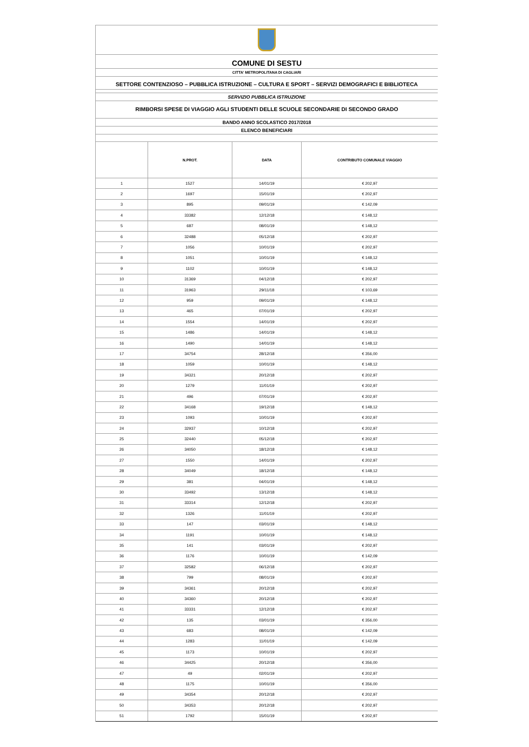COMUNE DI SESTU
CITTA' METROPOLITANA DI CAGLIARI
SETTORE CONTENZIOSO – PUBBLICA ISTRUZIONE – CULTURA E SPORT – SERVIZI DEMOGRAFICI E BIBLIOTECA
SERVIZIO PUBBLICA ISTRUZIONE
RIMBORSI SPESE DI VIAGGIO AGLI STUDENTI DELLE SCUOLE SECONDARIE DI SECONDO GRADO
BANDO ANNO SCOLASTICO 2017/2018
ELENCO BENEFICIARI
| | N.PROT. | DATA | CONTRIBUTO COMUNALE VIAGGIO |
| --- | --- | --- | --- |
| 1 | 1527 | 14/01/19 | € 202,97 |
| 2 | 1697 | 15/01/19 | € 202,97 |
| 3 | 895 | 09/01/19 | € 142,09 |
| 4 | 33382 | 12/12/18 | € 148,12 |
| 5 | 687 | 08/01/19 | € 148,12 |
| 6 | 32488 | 05/12/18 | € 202,97 |
| 7 | 1056 | 10/01/19 | € 202,97 |
| 8 | 1051 | 10/01/19 | € 148,12 |
| 9 | 1102 | 10/01/19 | € 148,12 |
| 10 | 31369 | 04/12/18 | € 202,97 |
| 11 | 31963 | 29/11/18 | € 103,69 |
| 12 | 959 | 09/01/19 | € 148,12 |
| 13 | 465 | 07/01/19 | € 202,97 |
| 14 | 1554 | 14/01/19 | € 202,97 |
| 15 | 1486 | 14/01/19 | € 148,12 |
| 16 | 1490 | 14/01/19 | € 148,12 |
| 17 | 34754 | 28/12/18 | € 356,00 |
| 18 | 1059 | 10/01/19 | € 148,12 |
| 19 | 34321 | 20/12/18 | € 202,97 |
| 20 | 1279 | 11/01/19 | € 202,97 |
| 21 | 496 | 07/01/19 | € 202,97 |
| 22 | 34168 | 19/12/18 | € 148,12 |
| 23 | 1093 | 10/01/19 | € 202,97 |
| 24 | 32937 | 10/12/18 | € 202,97 |
| 25 | 32440 | 05/12/18 | € 202,97 |
| 26 | 34050 | 18/12/18 | € 148,12 |
| 27 | 1550 | 14/01/19 | € 202,97 |
| 28 | 34049 | 18/12/18 | € 148,12 |
| 29 | 381 | 04/01/19 | € 148,12 |
| 30 | 33492 | 13/12/18 | € 148,12 |
| 31 | 33314 | 12/12/18 | € 202,97 |
| 32 | 1326 | 11/01/19 | € 202,97 |
| 33 | 147 | 03/01/19 | € 148,12 |
| 34 | 1191 | 10/01/19 | € 148,12 |
| 35 | 141 | 03/01/19 | € 202,97 |
| 36 | 1176 | 10/01/19 | € 142,09 |
| 37 | 32582 | 06/12/18 | € 202,97 |
| 38 | 799 | 08/01/19 | € 202,97 |
| 39 | 34361 | 20/12/18 | € 202,97 |
| 40 | 34360 | 20/12/18 | € 202,97 |
| 41 | 33331 | 12/12/18 | € 202,97 |
| 42 | 135 | 03/01/19 | € 356,00 |
| 43 | 683 | 08/01/19 | € 142,09 |
| 44 | 1283 | 11/01/19 | € 142,09 |
| 45 | 1173 | 10/01/19 | € 202,97 |
| 46 | 34425 | 20/12/18 | € 356,00 |
| 47 | 49 | 02/01/19 | € 202,97 |
| 48 | 1175 | 10/01/19 | € 356,00 |
| 49 | 34354 | 20/12/18 | € 202,97 |
| 50 | 34353 | 20/12/18 | € 202,97 |
| 51 | 1792 | 15/01/19 | € 202,97 |